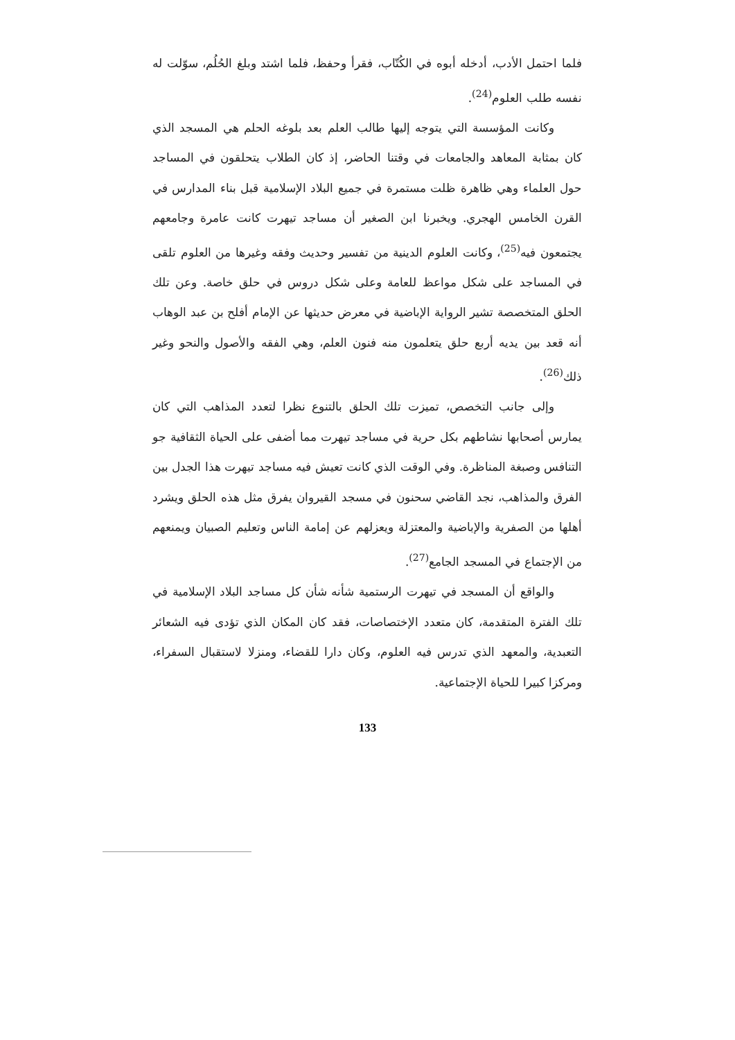فلما احتمل الأدب، أدخله أبوه في الكُتّاب، فقرأ وحفظ، فلما اشتد وبلغ الحُلُم، سوّلت له نفسه طلب العلوم<sup>(24)</sup>.
وكانت المؤسسة التي يتوجه إليها طالب العلم بعد بلوغه الحلم هي المسجد الذي كان بمثابة المعاهد والجامعات في وقتنا الحاضر، إذ كان الطلاب يتحلقون في المساجد حول العلماء وهي ظاهرة ظلت مستمرة في جميع البلاد الإسلامية قبل بناء المدارس في القرن الخامس الهجري. ويخبرنا ابن الصغير أن مساجد تيهرت كانت عامرة وجامعهم يجتمعون فيه<sup>(25)</sup>، وكانت العلوم الدينية من تفسير وحديث وفقه وغيرها من العلوم تلقى في المساجد على شكل مواعظ للعامة وعلى شكل دروس في حلق خاصة. وعن تلك الحلق المتخصصة تشير الرواية الإباضية في معرض حديثها عن الإمام أفلح بن عبد الوهاب أنه قعد بين يديه أربع حلق يتعلمون منه فنون العلم، وهي الفقه والأصول والنحو وغير ذلك<sup>(26)</sup>.
وإلى جانب التخصص، تميزت تلك الحلق بالتنوع نظرا لتعدد المذاهب التي كان يمارس أصحابها نشاطهم بكل حرية في مساجد تيهرت مما أضفى على الحياة الثقافية جو التنافس وصبغة المناظرة. وفي الوقت الذي كانت تعيش فيه مساجد تيهرت هذا الجدل بين الفرق والمذاهب، نجد القاضي سحنون في مسجد القيروان يفرق مثل هذه الحلق ويشرد أهلها من الصفرية والإباضية والمعتزلة ويعزلهم عن إمامة الناس وتعليم الصبيان ويمنعهم من الإجتماع في المسجد الجامع<sup>(27)</sup>.
والواقع أن المسجد في تيهرت الرستمية شأنه شأن كل مساجد البلاد الإسلامية في تلك الفترة المتقدمة، كان متعدد الإختصاصات، فقد كان المكان الذي تؤدى فيه الشعائر التعبدية، والمعهد الذي تدرس فيه العلوم، وكان دارا للقضاء، ومنزلا لاستقبال السفراء، ومركزا كبيرا للحياة الإجتماعية.
133